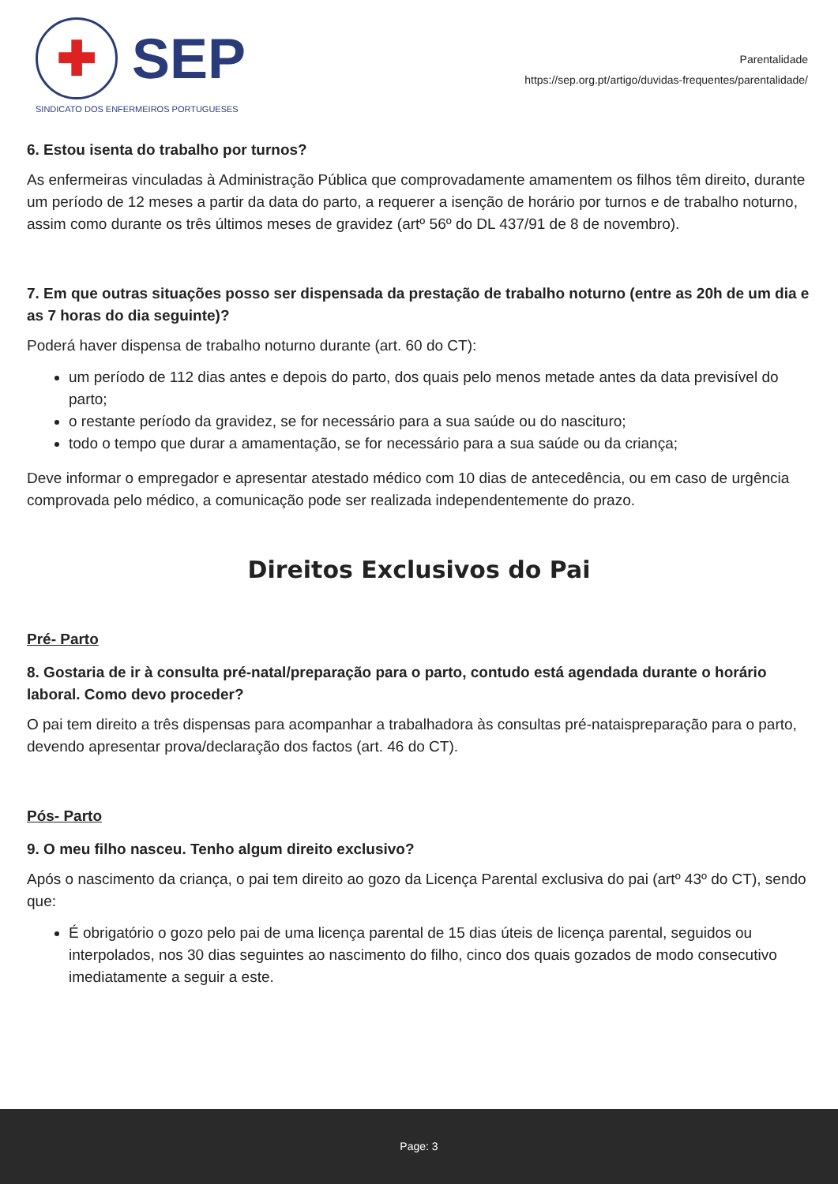✚
SEP
SINDICATO DOS ENFERMEIROS PORTUGUESES
Parentalidade
https://sep.org.pt/artigo/duvidas-frequentes/parentalidade/
6. Estou isenta do trabalho por turnos?
As enfermeiras vinculadas à Administração Pública que comprovadamente amamentem os filhos têm direito, durante um período de 12 meses a partir da data do parto, a requerer a isenção de horário por turnos e de trabalho noturno, assim como durante os três últimos meses de gravidez (artº 56º do DL 437/91 de 8 de novembro).
7. Em que outras situações posso ser dispensada da prestação de trabalho noturno (entre as 20h de um dia e as 7 horas do dia seguinte)?
Poderá haver dispensa de trabalho noturno durante (art. 60 do CT):
um período de 112 dias antes e depois do parto, dos quais pelo menos metade antes da data previsível do parto;
o restante período da gravidez, se for necessário para a sua saúde ou do nascituro;
todo o tempo que durar a amamentação, se for necessário para a sua saúde ou da criança;
Deve informar o empregador e apresentar atestado médico com 10 dias de antecedência, ou em caso de urgência comprovada pelo médico, a comunicação pode ser realizada independentemente do prazo.
Direitos Exclusivos do Pai
Pré- Parto
8. Gostaria de ir à consulta pré-natal/preparação para o parto, contudo está agendada durante o horário laboral. Como devo proceder?
O pai tem direito a três dispensas para acompanhar a trabalhadora às consultas pré-nataispreparação para o parto, devendo apresentar prova/declaração dos factos (art. 46 do CT).
Pós- Parto
9. O meu filho nasceu. Tenho algum direito exclusivo?
Após o nascimento da criança, o pai tem direito ao gozo da Licença Parental exclusiva do pai (artº 43º do CT), sendo que:
É obrigatório o gozo pelo pai de uma licença parental de 15 dias úteis de licença parental, seguidos ou interpolados, nos 30 dias seguintes ao nascimento do filho, cinco dos quais gozados de modo consecutivo imediatamente a seguir a este.
Page: 3